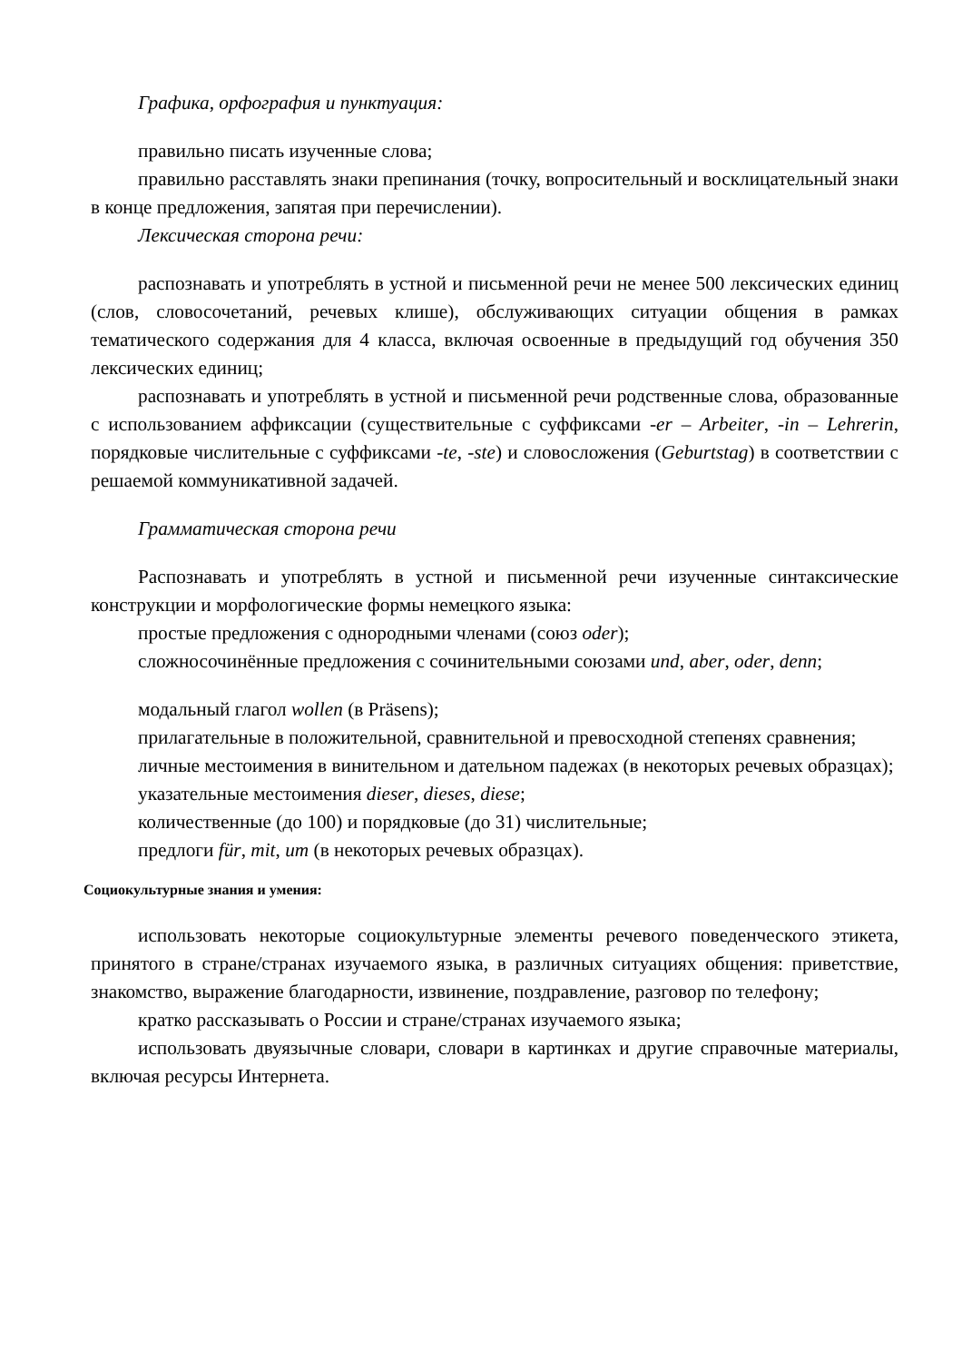Графика, орфография и пунктуация:
правильно писать изученные слова;
правильно расставлять знаки препинания (точку, вопросительный и восклицательный знаки в конце предложения, запятая при перечислении).
Лексическая сторона речи:
распознавать и употреблять в устной и письменной речи не менее 500 лексических единиц (слов, словосочетаний, речевых клише), обслуживающих ситуации общения в рамках тематического содержания для 4 класса, включая освоенные в предыдущий год обучения 350 лексических единиц;
распознавать и употреблять в устной и письменной речи родственные слова, образованные с использованием аффиксации (существительные с суффиксами -er – Arbeiter, -in – Lehrerin, порядковые числительные с суффиксами -te, -ste) и словосложения (Geburtstag) в соответствии с решаемой коммуникативной задачей.
Грамматическая сторона речи
Распознавать и употреблять в устной и письменной речи изученные синтаксические конструкции и морфологические формы немецкого языка:
простые предложения с однородными членами (союз oder);
сложносочинённые предложения с сочинительными союзами und, aber, oder, denn;
модальный глагол wollen (в Präsens);
прилагательные в положительной, сравнительной и превосходной степенях сравнения;
личные местоимения в винительном и дательном падежах (в некоторых речевых образцах);
указательные местоимения dieser, dieses, diese;
количественные (до 100) и порядковые (до 31) числительные;
предлоги für, mit, um (в некоторых речевых образцах).
Социокультурные знания и умения:
использовать некоторые социокультурные элементы речевого поведенческого этикета, принятого в стране/странах изучаемого языка, в различных ситуациях общения: приветствие, знакомство, выражение благодарности, извинение, поздравление, разговор по телефону;
кратко рассказывать о России и стране/странах изучаемого языка;
использовать двуязычные словари, словари в картинках и другие справочные материалы, включая ресурсы Интернета.